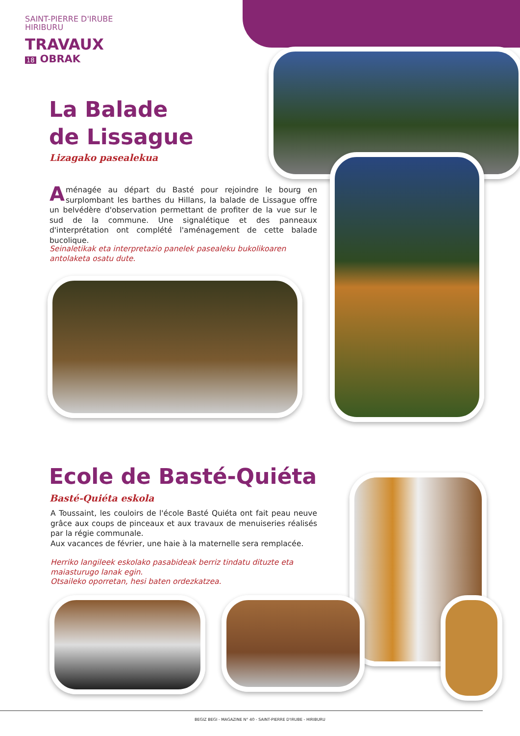SAINT-PIERRE D'IRUBE
HIRIBURU
TRAVAUX
18 OBRAK
La Balade
de Lissague
Lizagako pasealekua
Aménagée au départ du Basté pour rejoindre le bourg en surplombant les barthes du Hillans, la balade de Lissague offre un belvédère d'observation permettant de profiter de la vue sur le sud de la commune. Une signalétique et des panneaux d'interprétation ont complété l'aménagement de cette balade bucolique.
Seinaletikak eta interpretazio panelek pasealeku bukolikoaren antolaketa osatu dute.
Ecole de Basté-Quiéta
Basté-Quiéta eskola
A Toussaint, les couloirs de l'école Basté Quiéta ont fait peau neuve grâce aux coups de pinceaux et aux travaux de menuiseries réalisés par la régie communale.
Aux vacances de février, une haie à la maternelle sera remplacée.
Herriko langileek eskolako pasabideak berriz tindatu dituzte eta maiasturugo lanak egin.
Otsaileko oporretan, hesi baten ordezkatzea.
BEGIZ BEGI - MAGAZINE N° 40 - SAINT-PIERRE D'IRUBE - HIRIBURU